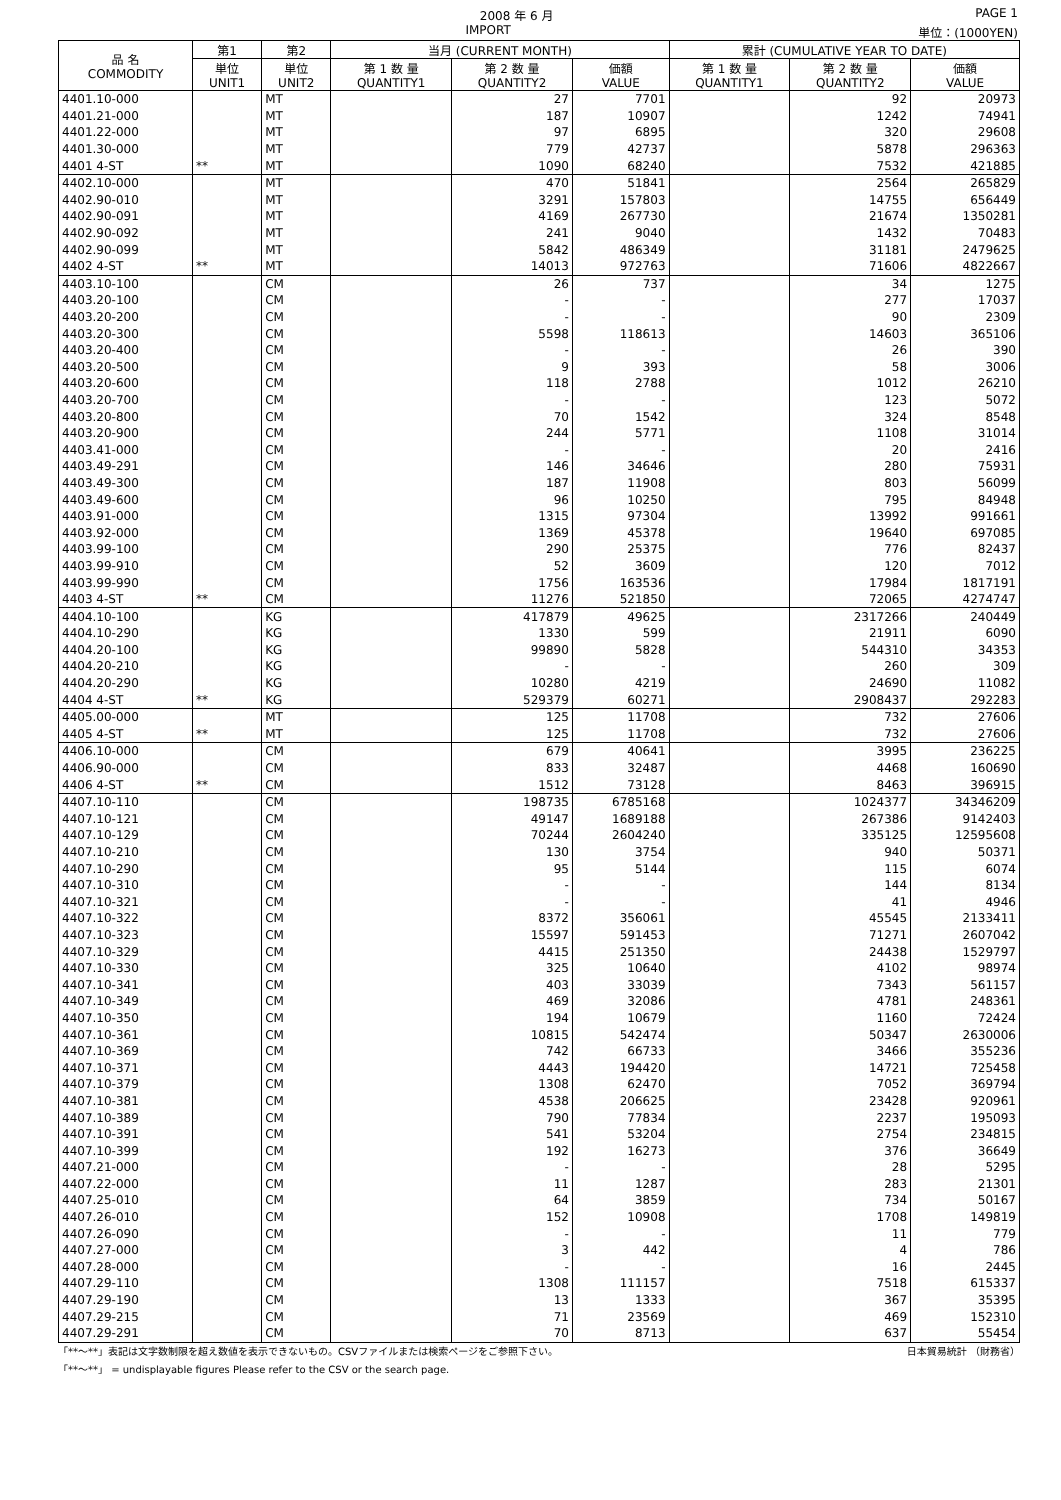2008 年 6 月 PAGE 1
IMPORT 単位：(1000YEN)
| 品 名 COMMODITY | 第1 | 第2 | 当月 (CURRENT MONTH) | | | 累計 (CUMULATIVE YEAR TO DATE) | | |
| --- | --- | --- | --- | --- | --- | --- | --- | --- |
| | 単位 UNIT1 | 単位 UNIT2 | 第 1 数 量 QUANTITY1 | 第 2 数 量 QUANTITY2 | 価額 VALUE | 第 1 数 量 QUANTITY1 | 第 2 数 量 QUANTITY2 | 価額 VALUE |
| 4401.10-000 | | MT | | 27 | 7701 | | 92 | 20973 |
| 4401.21-000 | | MT | | 187 | 10907 | | 1242 | 74941 |
| 4401.22-000 | | MT | | 97 | 6895 | | 320 | 29608 |
| 4401.30-000 | | MT | | 779 | 42737 | | 5878 | 296363 |
| 4401 4-ST | ** | MT | | 1090 | 68240 | | 7532 | 421885 |
| 4402.10-000 | | MT | | 470 | 51841 | | 2564 | 265829 |
| 4402.90-010 | | MT | | 3291 | 157803 | | 14755 | 656449 |
| 4402.90-091 | | MT | | 4169 | 267730 | | 21674 | 1350281 |
| 4402.90-092 | | MT | | 241 | 9040 | | 1432 | 70483 |
| 4402.90-099 | | MT | | 5842 | 486349 | | 31181 | 2479625 |
| 4402 4-ST | ** | MT | | 14013 | 972763 | | 71606 | 4822667 |
| 4403.10-100 | | CM | | 26 | 737 | | 34 | 1275 |
| 4403.20-100 | | CM | | - | - | | 277 | 17037 |
| 4403.20-200 | | CM | | - | - | | 90 | 2309 |
| 4403.20-300 | | CM | | 5598 | 118613 | | 14603 | 365106 |
| 4403.20-400 | | CM | | - | - | | 26 | 390 |
| 4403.20-500 | | CM | | 9 | 393 | | 58 | 3006 |
| 4403.20-600 | | CM | | 118 | 2788 | | 1012 | 26210 |
| 4403.20-700 | | CM | | - | - | | 123 | 5072 |
| 4403.20-800 | | CM | | 70 | 1542 | | 324 | 8548 |
| 4403.20-900 | | CM | | 244 | 5771 | | 1108 | 31014 |
| 4403.41-000 | | CM | | - | - | | 20 | 2416 |
| 4403.49-291 | | CM | | 146 | 34646 | | 280 | 75931 |
| 4403.49-300 | | CM | | 187 | 11908 | | 803 | 56099 |
| 4403.49-600 | | CM | | 96 | 10250 | | 795 | 84948 |
| 4403.91-000 | | CM | | 1315 | 97304 | | 13992 | 991661 |
| 4403.92-000 | | CM | | 1369 | 45378 | | 19640 | 697085 |
| 4403.99-100 | | CM | | 290 | 25375 | | 776 | 82437 |
| 4403.99-910 | | CM | | 52 | 3609 | | 120 | 7012 |
| 4403.99-990 | | CM | | 1756 | 163536 | | 17984 | 1817191 |
| 4403 4-ST | ** | CM | | 11276 | 521850 | | 72065 | 4274747 |
| 4404.10-100 | | KG | | 417879 | 49625 | | 2317266 | 240449 |
| 4404.10-290 | | KG | | 1330 | 599 | | 21911 | 6090 |
| 4404.20-100 | | KG | | 99890 | 5828 | | 544310 | 34353 |
| 4404.20-210 | | KG | | - | - | | 260 | 309 |
| 4404.20-290 | | KG | | 10280 | 4219 | | 24690 | 11082 |
| 4404 4-ST | ** | KG | | 529379 | 60271 | | 2908437 | 292283 |
| 4405.00-000 | | MT | | 125 | 11708 | | 732 | 27606 |
| 4405 4-ST | ** | MT | | 125 | 11708 | | 732 | 27606 |
| 4406.10-000 | | CM | | 679 | 40641 | | 3995 | 236225 |
| 4406.90-000 | | CM | | 833 | 32487 | | 4468 | 160690 |
| 4406 4-ST | ** | CM | | 1512 | 73128 | | 8463 | 396915 |
| 4407.10-110 | | CM | | 198735 | 6785168 | | 1024377 | 34346209 |
| 4407.10-121 | | CM | | 49147 | 1689188 | | 267386 | 9142403 |
| 4407.10-129 | | CM | | 70244 | 2604240 | | 335125 | 12595608 |
| 4407.10-210 | | CM | | 130 | 3754 | | 940 | 50371 |
| 4407.10-290 | | CM | | 95 | 5144 | | 115 | 6074 |
| 4407.10-310 | | CM | | - | - | | 144 | 8134 |
| 4407.10-321 | | CM | | - | - | | 41 | 4946 |
| 4407.10-322 | | CM | | 8372 | 356061 | | 45545 | 2133411 |
| 4407.10-323 | | CM | | 15597 | 591453 | | 71271 | 2607042 |
| 4407.10-329 | | CM | | 4415 | 251350 | | 24438 | 1529797 |
| 4407.10-330 | | CM | | 325 | 10640 | | 4102 | 98974 |
| 4407.10-341 | | CM | | 403 | 33039 | | 7343 | 561157 |
| 4407.10-349 | | CM | | 469 | 32086 | | 4781 | 248361 |
| 4407.10-350 | | CM | | 194 | 10679 | | 1160 | 72424 |
| 4407.10-361 | | CM | | 10815 | 542474 | | 50347 | 2630006 |
| 4407.10-369 | | CM | | 742 | 66733 | | 3466 | 355236 |
| 4407.10-371 | | CM | | 4443 | 194420 | | 14721 | 725458 |
| 4407.10-379 | | CM | | 1308 | 62470 | | 7052 | 369794 |
| 4407.10-381 | | CM | | 4538 | 206625 | | 23428 | 920961 |
| 4407.10-389 | | CM | | 790 | 77834 | | 2237 | 195093 |
| 4407.10-391 | | CM | | 541 | 53204 | | 2754 | 234815 |
| 4407.10-399 | | CM | | 192 | 16273 | | 376 | 36649 |
| 4407.21-000 | | CM | | - | - | | 28 | 5295 |
| 4407.22-000 | | CM | | 11 | 1287 | | 283 | 21301 |
| 4407.25-010 | | CM | | 64 | 3859 | | 734 | 50167 |
| 4407.26-010 | | CM | | 152 | 10908 | | 1708 | 149819 |
| 4407.26-090 | | CM | | - | - | | 11 | 779 |
| 4407.27-000 | | CM | | 3 | 442 | | 4 | 786 |
| 4407.28-000 | | CM | | - | - | | 16 | 2445 |
| 4407.29-110 | | CM | | 1308 | 111157 | | 7518 | 615337 |
| 4407.29-190 | | CM | | 13 | 1333 | | 367 | 35395 |
| 4407.29-215 | | CM | | 71 | 23569 | | 469 | 152310 |
| 4407.29-291 | | CM | | 70 | 8713 | | 637 | 55454 |
「**～**」表記は文字数制限を超え数値を表示できないもの。CSVファイルまたは検索ページをご参照下さい。 日本貿易統計 （財務省）
「**～**」 = undisplayable figures Please refer to the CSV or the search page.